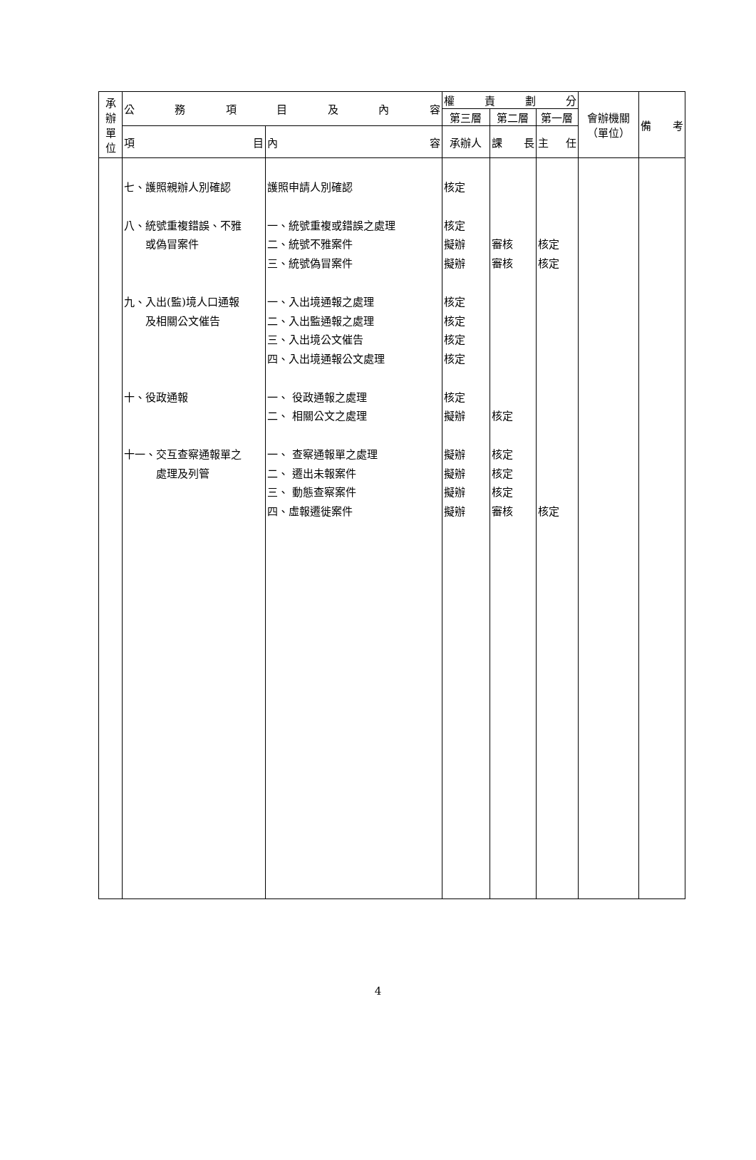| 承 辦 單 位 | 公 務 項 目 及 內 容 | | 權 責 劃 分 | | | 會辦機關 （單位） | 備 考 |
| --- | --- | --- | --- | --- | --- | --- | --- |
| | | | 第三層 | 第二層 | 第一層 | | |
| | 項 目 | 內 容 | 承辦人 | 課 長 | 主 任 | | |
| | 七、護照親辦人別確認 八、統號重複錯誤、不雅 或偽冒案件 九、入出(監)境人口通報 及相關公文催告 十、役政通報 十一、交互查察通報單之 處理及列管 | 護照申請人別確認 一、統號重複或錯誤之處理 二、統號不雅案件 三、統號偽冒案件 一、入出境通報之處理 二、入出監通報之處理 三、入出境公文催告 四、入出境通報公文處理 一、 役政通報之處理 二、 相關公文之處理 一、 查察通報單之處理 二、 遷出未報案件 三、 動態查察案件 四、虛報遷徙案件 | 核定 核定 擬辦 擬辦 核定 核定 核定 核定 核定 擬辦 擬辦 擬辦 擬辦 擬辦 | 審核 審核 核定 核定 核定 核定 審核 | 核定 核定 核定 | | |
4